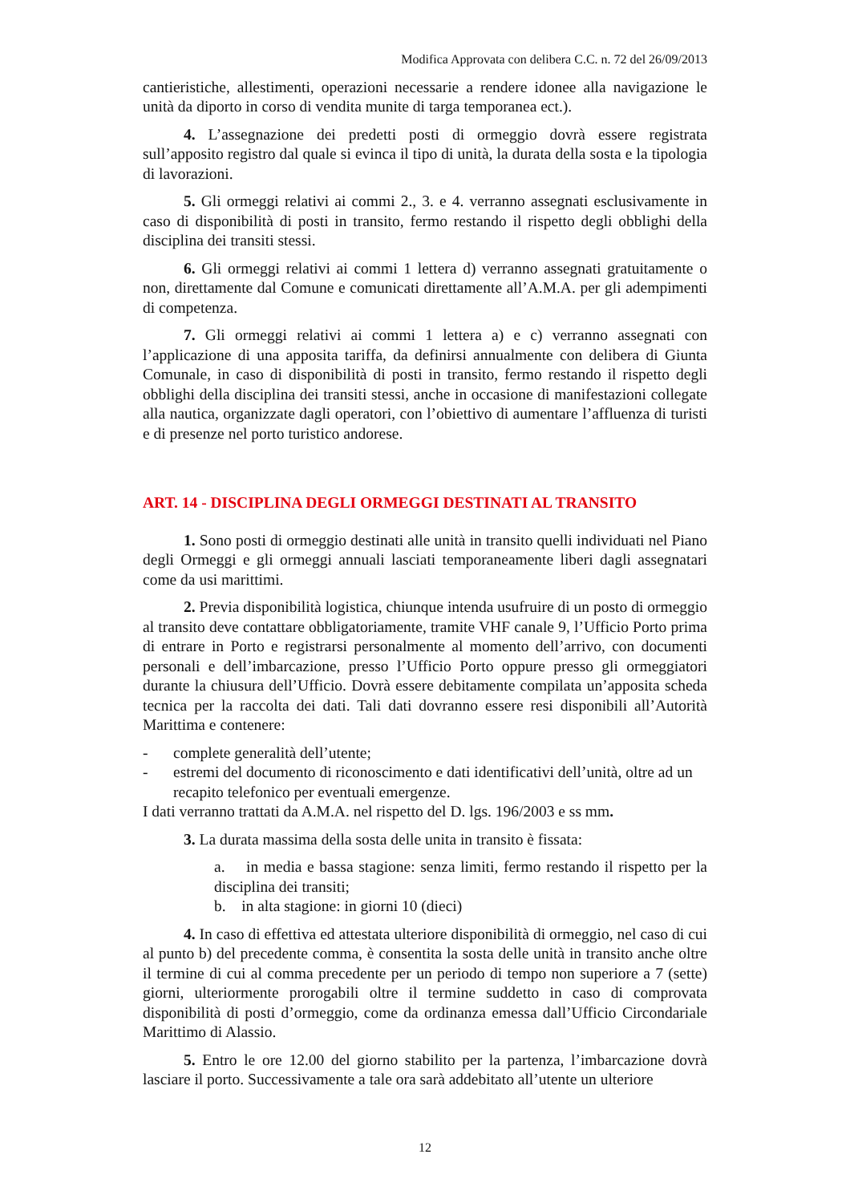Modifica Approvata con delibera C.C. n. 72 del 26/09/2013
cantieristiche, allestimenti, operazioni necessarie a rendere idonee alla navigazione le unità da diporto in corso di vendita munite di targa temporanea ect.).
4. L’assegnazione dei predetti posti di ormeggio dovrà essere registrata sull’apposito registro dal quale si evinca il tipo di unità, la durata della sosta e la tipologia di lavorazioni.
5. Gli ormeggi relativi ai commi 2., 3. e 4. verranno assegnati esclusivamente in caso di disponibilità di posti in transito, fermo restando il rispetto degli obblighi della disciplina dei transiti stessi.
6. Gli ormeggi relativi ai commi 1 lettera d) verranno assegnati gratuitamente o non, direttamente dal Comune e comunicati direttamente all’A.M.A. per gli adempimenti di competenza.
7. Gli ormeggi relativi ai commi 1 lettera a) e c) verranno assegnati con l’applicazione di una apposita tariffa, da definirsi annualmente con delibera di Giunta Comunale, in caso di disponibilità di posti in transito, fermo restando il rispetto degli obblighi della disciplina dei transiti stessi, anche in occasione di manifestazioni collegate alla nautica, organizzate dagli operatori, con l’obiettivo di aumentare l’affluenza di turisti e di presenze nel porto turistico andorese.
ART. 14 - DISCIPLINA DEGLI ORMEGGI DESTINATI AL TRANSITO
1. Sono posti di ormeggio destinati alle unità in transito quelli individuati nel Piano degli Ormeggi e gli ormeggi annuali lasciati temporaneamente liberi dagli assegnatari come da usi marittimi.
2. Previa disponibilità logistica, chiunque intenda usufruire di un posto di ormeggio al transito deve contattare obbligatoriamente, tramite VHF canale 9, l’Ufficio Porto prima di entrare in Porto e registrarsi personalmente al momento dell’arrivo, con documenti personali e dell’imbarcazione, presso l’Ufficio Porto oppure presso gli ormeggiatori durante la chiusura dell’Ufficio. Dovrà essere debitamente compilata un’apposita scheda tecnica per la raccolta dei dati. Tali dati dovranno essere resi disponibili all’Autorità Marittima e contenere:
- complete generalità dell’utente;
- estremi del documento di riconoscimento e dati identificativi dell’unità, oltre ad un recapito telefonico per eventuali emergenze.
I dati verranno trattati da A.M.A. nel rispetto del D. lgs. 196/2003 e ss mm.
3. La durata massima della sosta delle unita in transito è fissata:
a. in media e bassa stagione: senza limiti, fermo restando il rispetto per la disciplina dei transiti;
b. in alta stagione: in giorni 10 (dieci)
4. In caso di effettiva ed attestata ulteriore disponibilità di ormeggio, nel caso di cui al punto b) del precedente comma, è consentita la sosta delle unità in transito anche oltre il termine di cui al comma precedente per un periodo di tempo non superiore a 7 (sette) giorni, ulteriormente prorogabili oltre il termine suddetto in caso di comprovata disponibilità di posti d’ormeggio, come da ordinanza emessa dall’Ufficio Circondariale Marittimo di Alassio.
5. Entro le ore 12.00 del giorno stabilito per la partenza, l’imbarcazione dovrà lasciare il porto. Successivamente a tale ora sarà addebitato all’utente un ulteriore
12